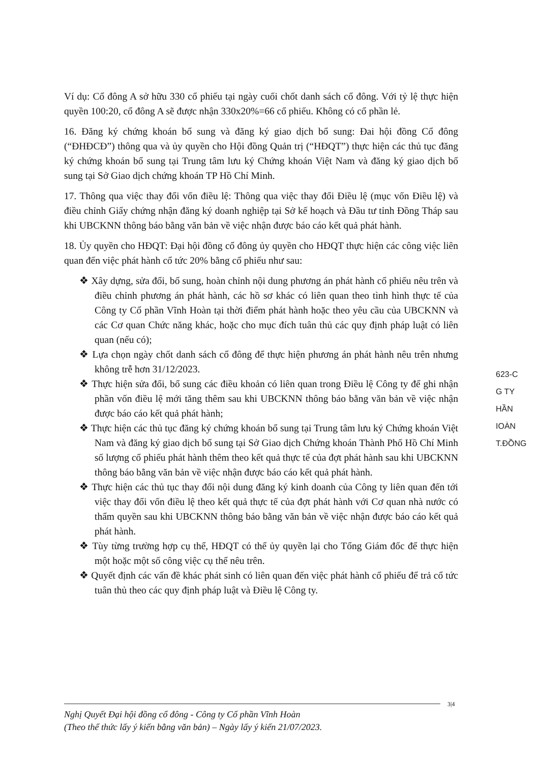Ví dụ: Cổ đông A sở hữu 330 cổ phiếu tại ngày cuối chốt danh sách cổ đông. Với tỷ lệ thực hiện quyền 100:20, cổ đông A sẽ được nhận 330x20%=66 cổ phiếu. Không có cổ phần lẻ.
16. Đăng ký chứng khoán bổ sung và đăng ký giao dịch bổ sung: Đai hội đồng Cổ đông (“ĐHĐCĐ”) thông qua và ủy quyền cho Hội đồng Quản trị (“HĐQT”) thực hiện các thủ tục đăng ký chứng khoán bổ sung tại Trung tâm lưu ký Chứng khoán Việt Nam và đăng ký giao dịch bổ sung tại Sở Giao dịch chứng khoán TP Hồ Chí Minh.
17. Thông qua việc thay đổi vốn điều lệ: Thông qua việc thay đổi Điều lệ (mục vốn Điều lệ) và điều chỉnh Giấy chứng nhận đăng ký doanh nghiệp tại Sở kế hoạch và Đầu tư tỉnh Đồng Tháp sau khi UBCKNN thông báo bằng văn bản về việc nhận được báo cáo kết quả phát hành.
18. Ủy quyền cho HĐQT: Đại hội đồng cổ đông ủy quyền cho HĐQT thực hiện các công việc liên quan đến việc phát hành cổ tức 20% bằng cổ phiếu như sau:
❖ Xây dựng, sửa đổi, bổ sung, hoàn chỉnh nội dung phương án phát hành cổ phiếu nêu trên và điều chỉnh phương án phát hành, các hồ sơ khác có liên quan theo tình hình thực tế của Công ty Cổ phần Vĩnh Hoàn tại thời điểm phát hành hoặc theo yêu cầu của UBCKNN và các Cơ quan Chức năng khác, hoặc cho mục đích tuân thủ các quy định pháp luật có liên quan (nếu có);
❖ Lựa chọn ngày chốt danh sách cổ đông để thực hiện phương án phát hành nêu trên nhưng không trễ hơn 31/12/2023.
❖ Thực hiện sửa đổi, bổ sung các điều khoản có liên quan trong Điều lệ Công ty để ghi nhận phần vốn điều lệ mới tăng thêm sau khi UBCKNN thông báo bằng văn bản về việc nhận được báo cáo kết quả phát hành;
❖ Thực hiện các thủ tục đăng ký chứng khoán bổ sung tại Trung tâm lưu ký Chứng khoán Việt Nam và đăng ký giao dịch bổ sung tại Sở Giao dịch Chứng khoán Thành Phố Hồ Chí Minh số lượng cổ phiếu phát hành thêm theo kết quả thực tế của đợt phát hành sau khi UBCKNN thông báo bằng văn bản về việc nhận được báo cáo kết quả phát hành.
❖ Thực hiện các thủ tục thay đổi nội dung đăng ký kinh doanh của Công ty liên quan đến tới việc thay đổi vốn điều lệ theo kết quả thực tế của đợt phát hành với Cơ quan nhà nước có thẩm quyền sau khi UBCKNN thông báo bằng văn bản về việc nhận được báo cáo kết quả phát hành.
❖ Tùy từng trường hợp cụ thể, HĐQT có thể ủy quyền lại cho Tổng Giám đốc để thực hiện một hoặc một số công việc cụ thể nêu trên.
❖ Quyết định các vấn đề khác phát sinh có liên quan đến việc phát hành cổ phiếu để trả cổ tức tuân thủ theo các quy định pháp luật và Điều lệ Công ty.
623-C
G TY
HẦN
IOÀN
T.ĐỒNG
3|4
Nghị Quyết Đại hội đồng cổ đông - Công ty Cổ phần Vĩnh Hoàn
(Theo thể thức lấy ý kiến bằng văn bản) – Ngày lấy ý kiến 21/07/2023.